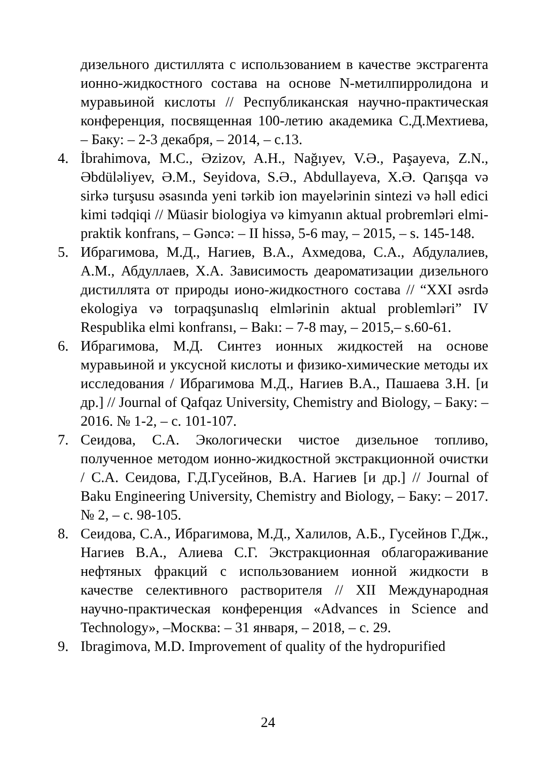дизельного дистиллята с использованием в качестве экстрагента ионно-жидкостного состава на основе N-метилпирролидона и муравьиной кислоты // Республиканская научно-практическая конференция, посвященная 100-летию академика С.Д.Мехтиева, – Баку: – 2-3 декабря, – 2014, – с.13.
4. İbrahimova, M.C., Əzizov, A.H., Nağıyev, V.Ə., Paşayeva, Z.N., Əbdüləliyev, Ə.M., Seyidova, S.Ə., Abdullayeva, X.Ə. Qarışqa və sirkə turşusu əsasında yeni tərkib ion mayelərinin sintezi və həll edici kimi tədqiqi // Müasir biologiya və kimyanın aktual probremləri elmi-praktik konfrans, – Gəncə: – II hissə, 5-6 may, – 2015, – s. 145-148.
5. Ибрагимова, М.Д., Нагиев, В.А., Ахмедова, С.А., Абдулалиев, А.М., Абдуллаев, Х.А. Зависимость деароматизации дизельного дистиллята от природы ионо-жидкостного состава // “XXI əsrdə ekologiya və torpaqşunaslıq elmlərinin aktual problemləri” IV Respublika elmi konfransı, – Bakı: – 7-8 may, – 2015,– s.60-61.
6. Ибрагимова, М.Д. Синтез ионных жидкостей на основе муравьиной и уксусной кислоты и физико-химические методы их исследования / Ибрагимова М.Д., Нагиев В.А., Пашаева З.Н. [и др.] // Journal of Qafqaz University, Chemistry and Biology, – Баку: – 2016. № 1-2, – с. 101-107.
7. Сеидова, С.А. Экологически чистое дизельное топливо, полученное методом ионно-жидкостной экстракционной очистки / С.А. Сеидова, Г.Д.Гусейнов, В.А. Нагиев [и др.] // Journal of Baku Engineering University, Chemistry and Biology, – Баку: – 2017. № 2, – с. 98-105.
8. Сеидова, С.А., Ибрагимова, М.Д., Халилов, А.Б., Гусейнов Г.Дж., Нагиев В.А., Алиева С.Г. Экстракционная облагораживание нефтяных фракций с использованием ионной жидкости в качестве селективного растворителя // XII Международная научно-практическая конференция «Advances in Science and Technology», –Москва: – 31 января, – 2018, – с. 29.
9. Ibragimova, M.D. Improvement of quality of the hydropurified
24